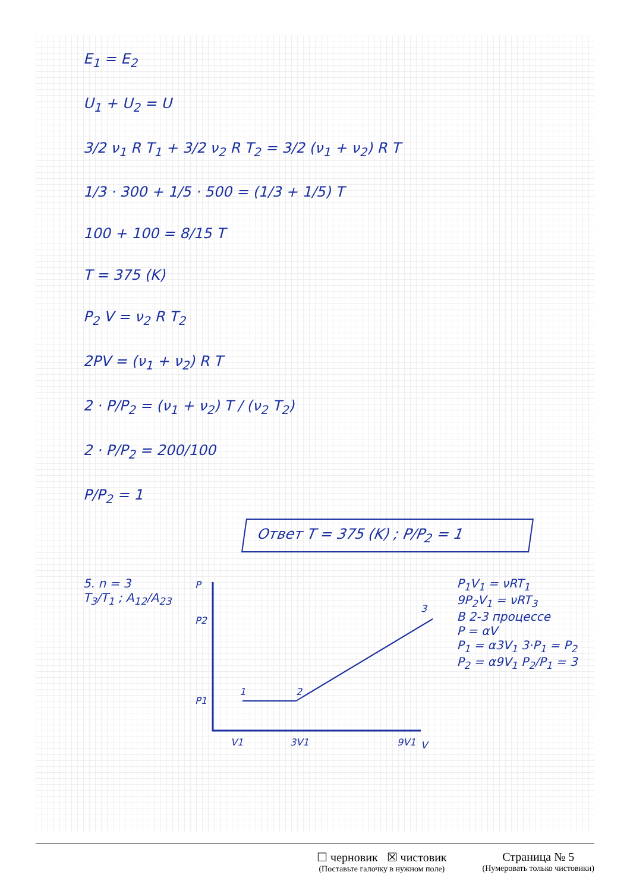E<sub>1</sub> = E<sub>2</sub>
U<sub>1</sub> + U<sub>2</sub> = U
3/2 ν<sub>1</sub> R T<sub>1</sub> + 3/2 ν<sub>2</sub> R T<sub>2</sub> = 3/2 (ν<sub>1</sub> + ν<sub>2</sub>) R T
1/3 · 300 + 1/5 · 500 = (1/3 + 1/5) T
100 + 100 = 8/15 T
T = 375 (K)
P<sub>2</sub> V = ν<sub>2</sub> R T<sub>2</sub>
2PV = (ν<sub>1</sub> + ν<sub>2</sub>) R T
2 · P/P<sub>2</sub> = (ν<sub>1</sub> + ν<sub>2</sub>) T / (ν<sub>2</sub> T<sub>2</sub>)
2 · P/P<sub>2</sub> = 200/100
P/P<sub>2</sub> = 1
Ответ T = 375 (K) ; P/P<sub>2</sub> = 1
5. n = 3
T<sub>3</sub>/T<sub>1</sub> ; A<sub>12</sub>/A<sub>23</sub>
P
P2
P1
1
2
3
V1
3V1
9V1
V
P<sub>1</sub>V<sub>1</sub> = νRT<sub>1</sub>
9P<sub>2</sub>V<sub>1</sub> = νRT<sub>3</sub>
В 2-3 процессе
P = αV
P<sub>1</sub> = α3V<sub>1</sub> 3·P<sub>1</sub> = P<sub>2</sub>
P<sub>2</sub> = α9V<sub>1</sub> P<sub>2</sub>/P<sub>1</sub> = 3
☐ черновик ☒ чистовик
(Поставьте галочку в нужном поле)
Страница № 5
(Нумеровать только чистовики)